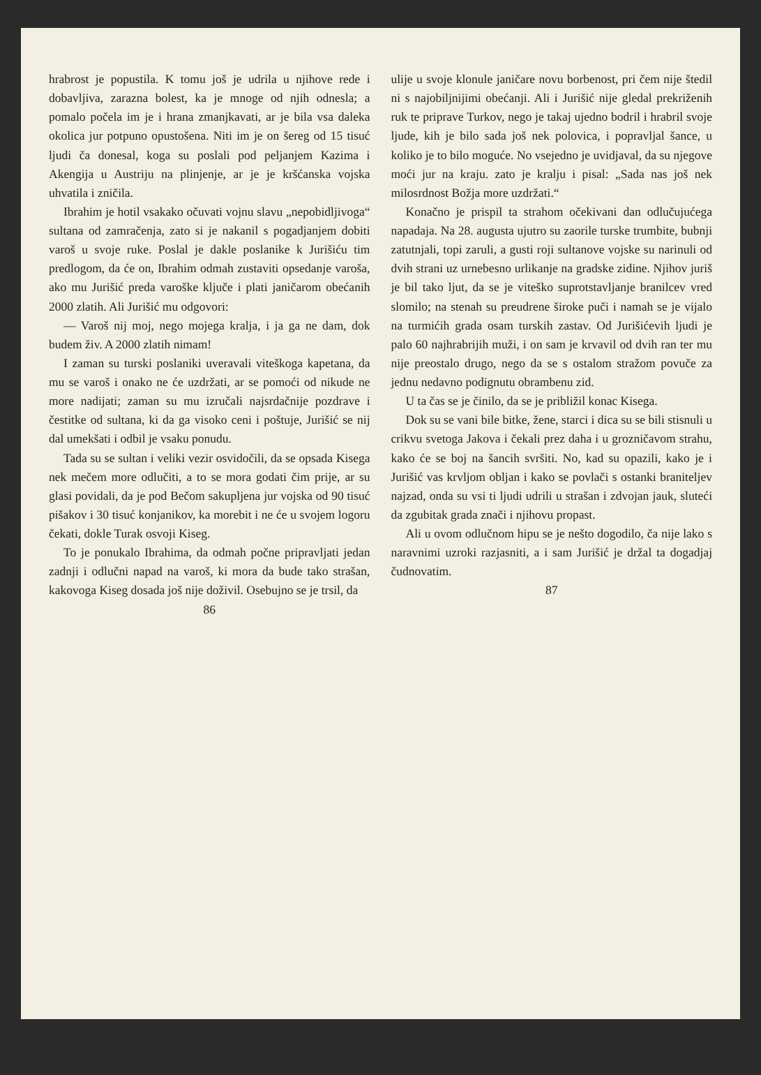hrabrost je popustila. K tomu još je udrila u njihove rede i dobavljiva, zarazna bolest, ka je mnoge od njih odnesla; a pomalo počela im je i hrana zmanjkavati, ar je bila vsa daleka okolica jur potpuno opustošena. Niti im je on šereg od 15 tisuć ljudi ča donesal, koga su poslali pod peljanjem Kazima i Akengija u Austriju na plinjenje, ar je je kršćanska vojska uhvatila i zničila.
Ibrahim je hotil vsakako očuvati vojnu slavu „nepobidljivoga“ sultana od zamračenja, zato si je nakanil s pogadjanjem dobiti varoš u svoje ruke. Poslal je dakle poslanike k Jurišiću tim predlogom, da će on, Ibrahim odmah zustaviti opsedanje varoša, ako mu Jurišić preda varoške ključe i plati janičarom obećanih 2000 zlatih. Ali Jurišić mu odgovori:
— Varoš nij moj, nego mojega kralja, i ja ga ne dam, dok budem živ. A 2000 zlatih nimam!
I zaman su turski poslaniki uveravali viteškoga kapetana, da mu se varoš i onako ne će uzdržati, ar se pomoći od nikude ne more nadijati; zaman su mu izručali najsrdačnije pozdrave i čestitke od sultana, ki da ga visoko ceni i poštuje, Jurišić se nij dal umekšati i odbil je vsaku ponudu.
Tada su se sultan i veliki vezir osvidočili, da se opsada Kisega nek mečem more odlučiti, a to se mora godati čim prije, ar su glasi povidali, da je pod Bečom sakupljena jur vojska od 90 tisuć pišakov i 30 tisuć konjanikov, ka morebit i ne će u svojem logoru čekati, dokle Turak osvoji Kiseg.
To je ponukalo Ibrahima, da odmah počne pripravljati jedan zadnji i odlučni napad na varoš, ki mora da bude tako strašan, kakovoga Kiseg dosada još nije doživil. Osebujno se je trsil, da
86
ulije u svoje klonule janičare novu borbenost, pri čem nije štedil ni s najobiljnijimi obećanji. Ali i Jurišić nije gledal prekriženih ruk te priprave Turkov, nego je takaj ujedno bodril i hrabril svoje ljude, kih je bilo sada još nek polovica, i popravljal šance, u koliko je to bilo moguće. No vsejedno je uvidjaval, da su njegove moći jur na kraju. zato je kralju i pisal: „Sada nas još nek milosrdnost Božja more uzdržati.“
Konačno je prispil ta strahom očekivani dan odlučujućega napadaja. Na 28. augusta ujutro su zaorile turske trumbite, bubnji zatutnjali, topi zaruli, a gusti roji sultanove vojske su narinuli od dvih strani uz urnebesno urlikanje na gradske zidine. Njihov juriš je bil tako ljut, da se je viteško suprotstavljanje branilcev vred slomilo; na stenah su preudrene široke puči i namah se je vijalo na turmićih grada osam turskih zastav. Od Jurišićevih ljudi je palo 60 najhrabrijih muži, i on sam je krvavil od dvih ran ter mu nije preostalo drugo, nego da se s ostalom stražom povuče za jednu nedavno podignutu obrambenu zid.
U ta čas se je činilo, da se je približil konac Kisega.
Dok su se vani bile bitke, žene, starci i dica su se bili stisnuli u crikvu svetoga Jakova i čekali prez daha i u grozničavom strahu, kako će se boj na šancih svršiti. No, kad su opazili, kako je i Jurišić vas krvljom obljan i kako se povlači s ostanki braniteljev najzad, onda su vsi ti ljudi udrili u strašan i zdvojan jauk, sluteći da zgubitak grada znači i njihovu propast.
Ali u ovom odlučnom hipu se je nešto dogodilo, ča nije lako s naravnimi uzroki razjasniti, a i sam Jurišić je držal ta dogadjaj čudnovatim.
87